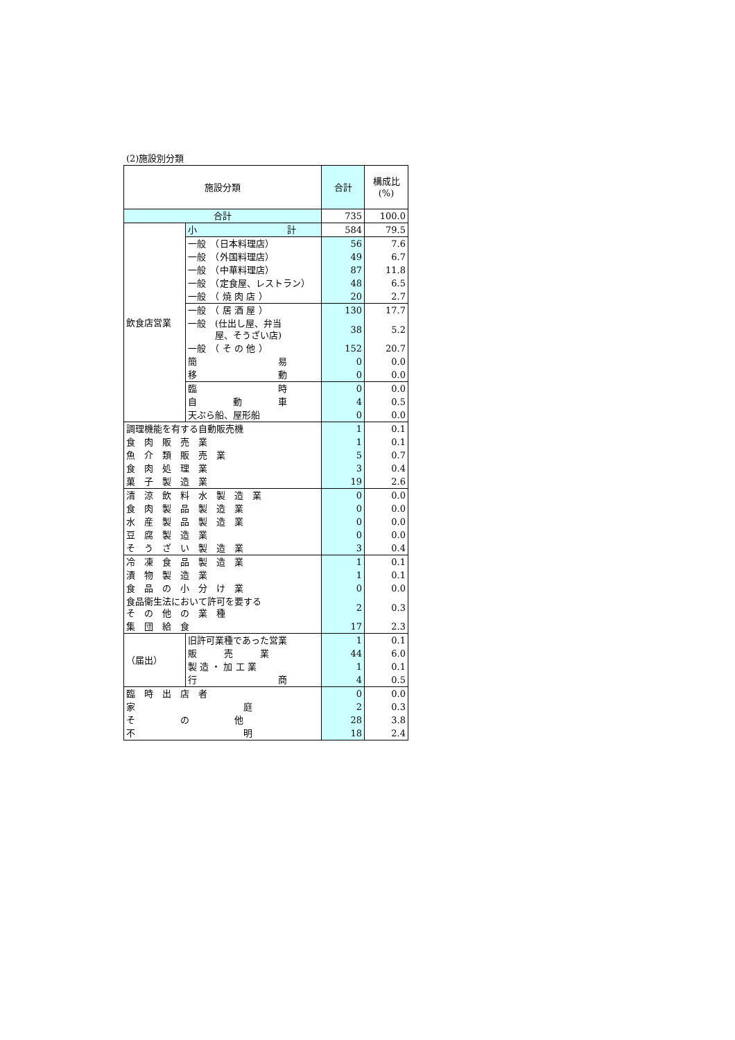(2)施設別分類
| 施設分類 | | 合計 | 構成比 (%) |
| --- | --- | --- | --- |
| 合計 | | 735 | 100.0 |
| 飲食店営業 | 小 計 | 584 | 79.5 |
| | 一般 （日本料理店） | 56 | 7.6 |
| | 一般 （外国料理店） | 49 | 6.7 |
| | 一般 （中華料理店） | 87 | 11.8 |
| | 一般 （定食屋、レストラン） | 48 | 6.5 |
| | 一般 （ 焼 肉 店 ） | 20 | 2.7 |
| | 一般 （ 居 酒 屋 ） | 130 | 17.7 |
| | 一般 (仕出し屋、弁当 屋、そうざい店) | 38 | 5.2 |
| | 一般 （ そ の 他 ） | 152 | 20.7 |
| | 簡 易 | 0 | 0.0 |
| | 移 動 | 0 | 0.0 |
| | 臨 時 | 0 | 0.0 |
| | 自 動 車 | 4 | 0.5 |
| | 天ぷら船、屋形船 | 0 | 0.0 |
| 調理機能を有する自動販売機 | | 1 | 0.1 |
| 食 肉 販 売 業 | | 1 | 0.1 |
| 魚 介 類 販 売 業 | | 5 | 0.7 |
| 食 肉 処 理 業 | | 3 | 0.4 |
| 菓 子 製 造 業 | | 19 | 2.6 |
| 清 涼 飲 料 水 製 造 業 | | 0 | 0.0 |
| 食 肉 製 品 製 造 業 | | 0 | 0.0 |
| 水 産 製 品 製 造 業 | | 0 | 0.0 |
| 豆 腐 製 造 業 | | 0 | 0.0 |
| そ う ざ い 製 造 業 | | 3 | 0.4 |
| 冷 凍 食 品 製 造 業 | | 1 | 0.1 |
| 漬 物 製 造 業 | | 1 | 0.1 |
| 食 品 の 小 分 け 業 | | 0 | 0.0 |
| 食品衛生法において許可を要する そ の 他 の 業 種 | | 2 | 0.3 |
| 集 団 給 食 | | 17 | 2.3 |
| （届出） | 旧許可業種であった営業 | 1 | 0.1 |
| | 販 売 業 | 44 | 6.0 |
| | 製 造 ・ 加 工 業 | 1 | 0.1 |
| | 行 商 | 4 | 0.5 |
| 臨 時 出 店 者 | | 0 | 0.0 |
| 家 庭 | | 2 | 0.3 |
| そ の 他 | | 28 | 3.8 |
| 不 明 | | 18 | 2.4 |